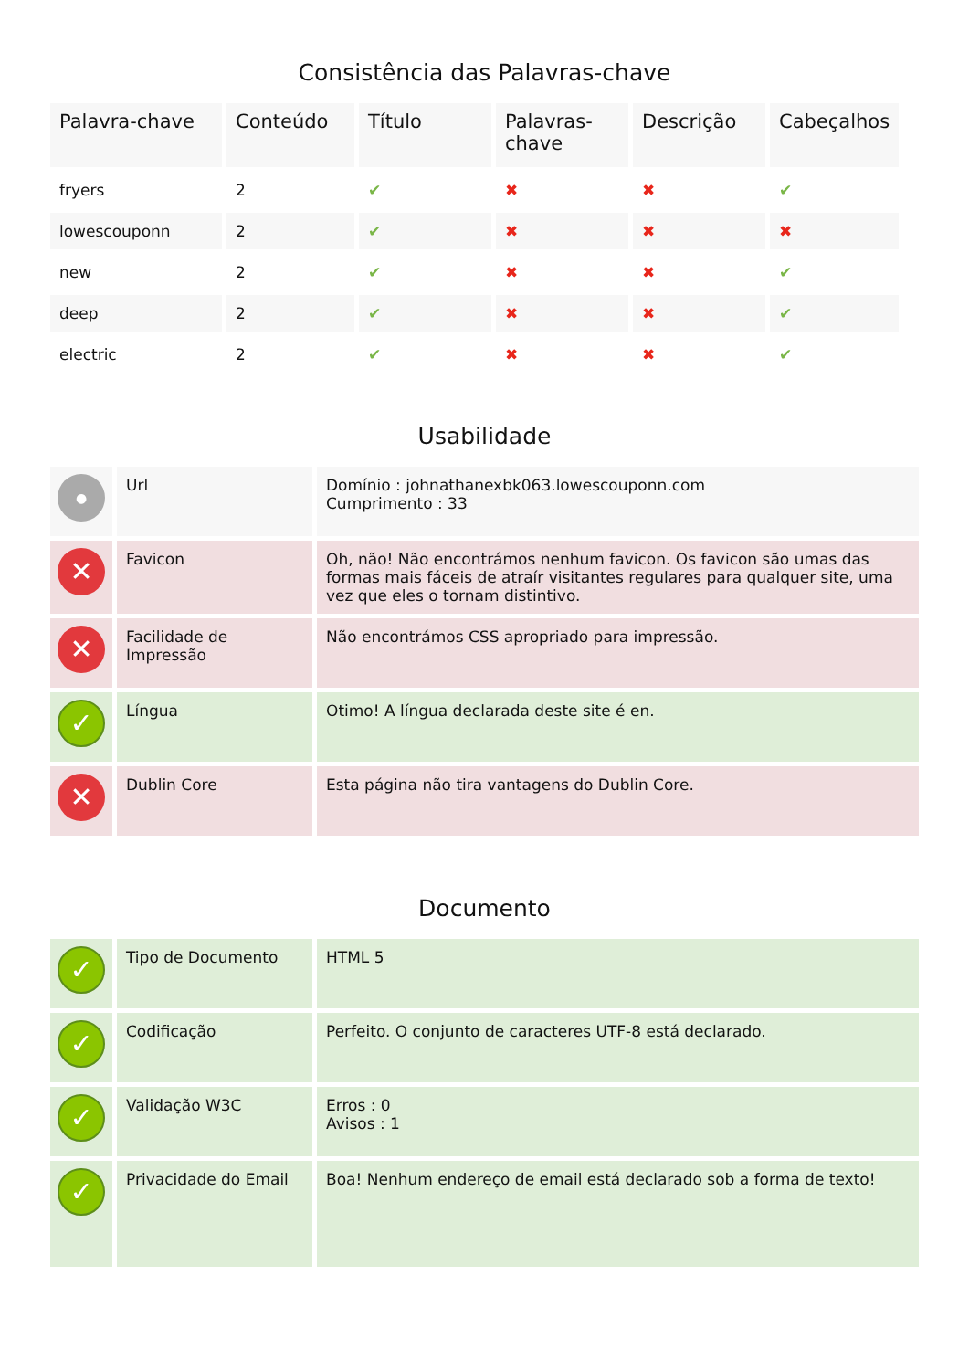Consistência das Palavras-chave
| Palavra-chave | Conteúdo | Título | Palavras-chave | Descrição | Cabeçalhos |
| --- | --- | --- | --- | --- | --- |
| fryers | 2 | ✔ | ✖ | ✖ | ✔ |
| lowescouponn | 2 | ✔ | ✖ | ✖ | ✖ |
| new | 2 | ✔ | ✖ | ✖ | ✔ |
| deep | 2 | ✔ | ✖ | ✖ | ✔ |
| electric | 2 | ✔ | ✖ | ✖ | ✔ |
Usabilidade
| ● | Url | Domínio : johnathanexbk063.lowescouponn.com Cumprimento : 33 |
| ✕ | Favicon | Oh, não! Não encontrámos nenhum favicon. Os favicon são umas das formas mais fáceis de atraír visitantes regulares para qualquer site, uma vez que eles o tornam distintivo. |
| ✕ | Facilidade de Impressão | Não encontrámos CSS apropriado para impressão. |
| ✓ | Língua | Otimo! A língua declarada deste site é en. |
| ✕ | Dublin Core | Esta página não tira vantagens do Dublin Core. |
Documento
| ✓ | Tipo de Documento | HTML 5 |
| ✓ | Codificação | Perfeito. O conjunto de caracteres UTF-8 está declarado. |
| ✓ | Validação W3C | Erros : 0 Avisos : 1 |
| ✓ | Privacidade do Email | Boa! Nenhum endereço de email está declarado sob a forma de texto! |